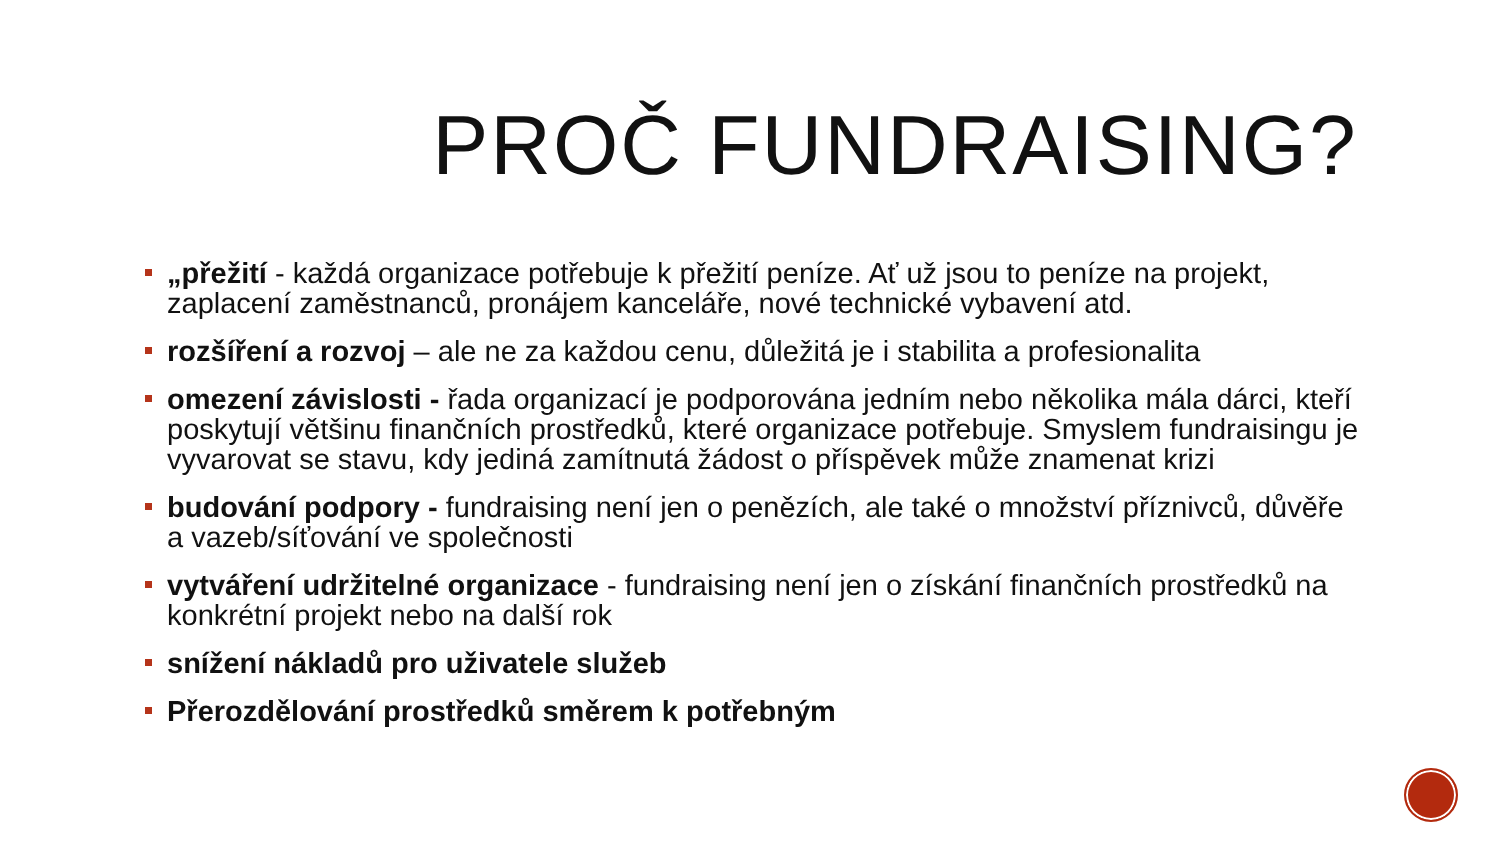PROČ FUNDRAISING?
„přežití - každá organizace potřebuje k přežití peníze. Ať už jsou to peníze na projekt, zaplacení zaměstnanců, pronájem kanceláře, nové technické vybavení atd.
rozšíření a rozvoj – ale ne za každou cenu, důležitá je i stabilita a profesionalita
omezení závislosti - řada organizací je podporována jedním nebo několika mála dárci, kteří poskytují většinu finančních prostředků, které organizace potřebuje. Smyslem fundraisingu je vyvarovat se stavu, kdy jediná zamítnutá žádost o příspěvek může znamenat krizi
budování podpory - fundraising není jen o penězích, ale také o množství příznivců, důvěře a vazeb/síťování ve společnosti
vytváření udržitelné organizace - fundraising není jen o získání finančních prostředků na konkrétní projekt nebo na další rok
snížení nákladů pro uživatele služeb
Přerozdělování prostředků směrem k potřebným